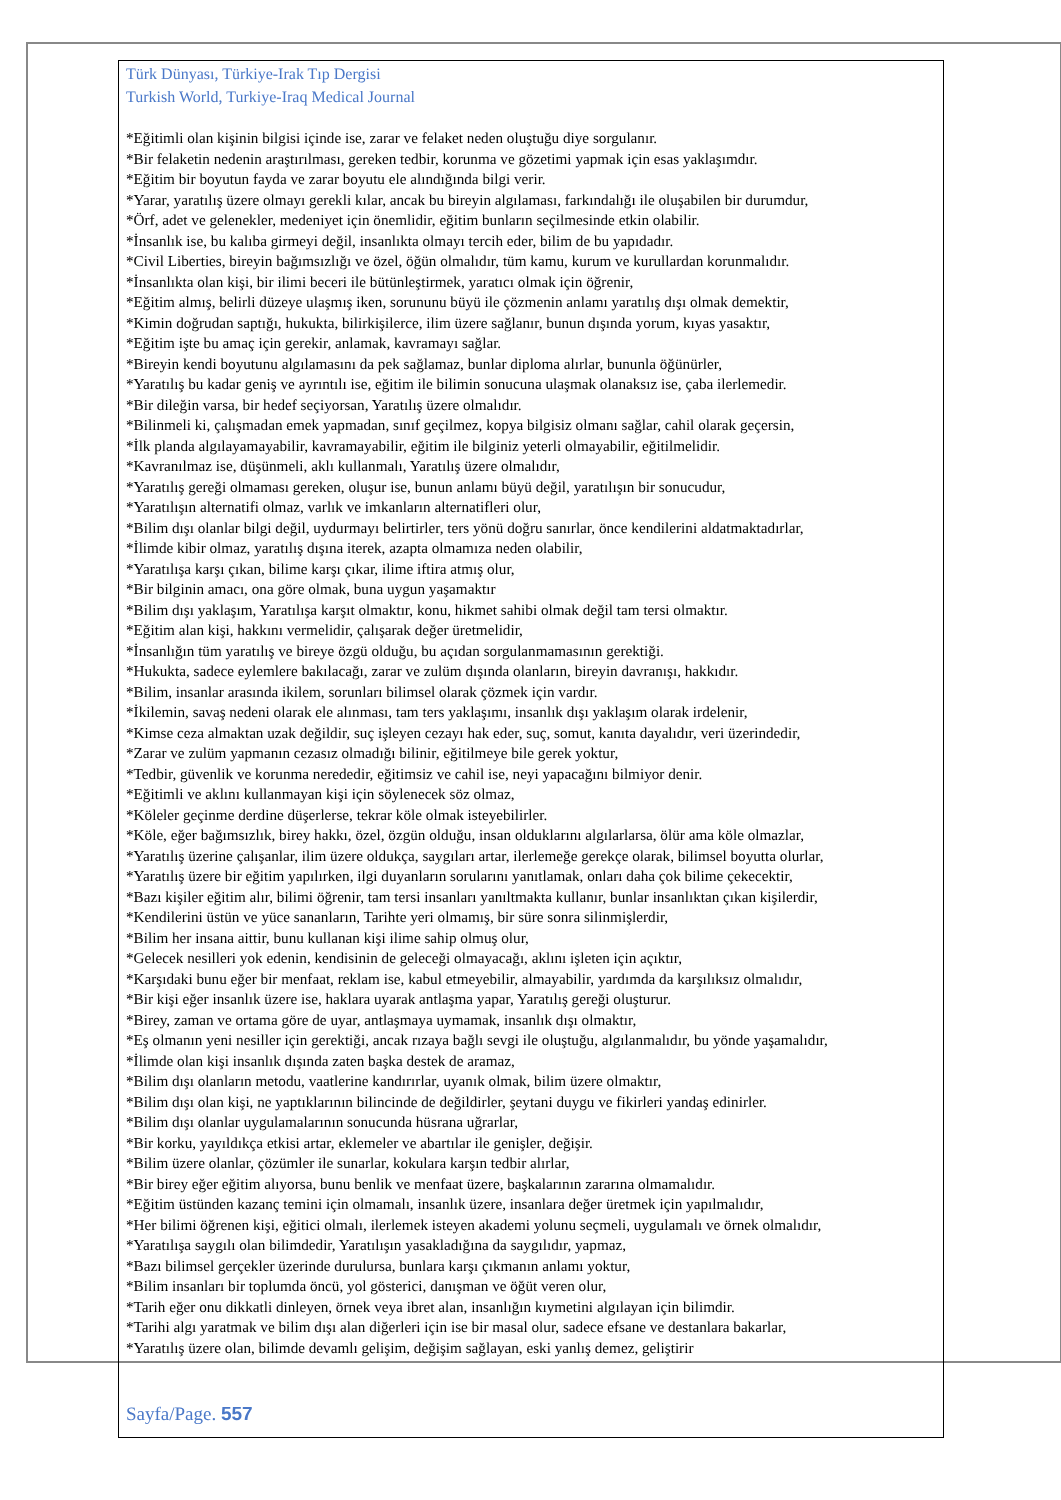Türk Dünyası, Türkiye-Irak Tıp Dergisi
Turkish World, Turkiye-Iraq Medical Journal
*Eğitimli olan kişinin bilgisi içinde ise, zarar ve felaket neden oluştuğu diye sorgulanır.
*Bir felaketin nedenin araştırılması, gereken tedbir, korunma ve gözetimi yapmak için esas yaklaşımdır.
*Eğitim bir boyutun fayda ve zarar boyutu ele alındığında bilgi verir.
*Yarar, yaratılış üzere olmayı gerekli kılar, ancak bu bireyin algılaması, farkındalığı ile oluşabilen bir durumdur,
*Örf, adet ve gelenekler, medeniyet için önemlidir, eğitim bunların seçilmesinde etkin olabilir.
*İnsanlık ise, bu kalıba girmeyi değil, insanlıkta olmayı tercih eder, bilim de bu yapıdadır.
*Civil Liberties, bireyin bağımsızlığı ve özel, öğün olmalıdır, tüm kamu, kurum ve kurullardan korunmalıdır.
*İnsanlıkta olan kişi, bir ilimi beceri ile bütünleştirmek, yaratıcı olmak için öğrenir,
*Eğitim almış, belirli düzeye ulaşmış iken, sorununu büyü ile çözmenin anlamı yaratılış dışı olmak demektir,
*Kimin doğrudan saptığı, hukukta, bilirkişilerce, ilim üzere sağlanır, bunun dışında yorum, kıyas yasaktır,
*Eğitim işte bu amaç için gerekir, anlamak, kavramayı sağlar.
*Bireyin kendi boyutunu algılamasını da pek sağlamaz, bunlar diploma alırlar, bununla öğünürler,
*Yaratılış bu kadar geniş ve ayrıntılı ise, eğitim ile bilimin sonucuna ulaşmak olanaksız ise, çaba ilerlemedir.
*Bir dileğin varsa, bir hedef seçiyorsan, Yaratılış üzere olmalıdır.
*Bilinmeli ki, çalışmadan emek yapmadan, sınıf geçilmez, kopya bilgisiz olmanı sağlar, cahil olarak geçersin,
*İlk planda algılayamayabilir, kavramayabilir, eğitim ile bilginiz yeterli olmayabilir, eğitilmelidir.
*Kavranılmaz ise, düşünmeli, aklı kullanmalı, Yaratılış üzere olmalıdır,
*Yaratılış gereği olmaması gereken, oluşur ise, bunun anlamı büyü değil, yaratılışın bir sonucudur,
*Yaratılışın alternatifi olmaz, varlık ve imkanların alternatifleri olur,
*Bilim dışı olanlar bilgi değil, uydurmayı belirtirler, ters yönü doğru sanırlar, önce kendilerini aldatmaktadırlar,
*İlimde kibir olmaz, yaratılış dışına iterek, azapta olmamıza neden olabilir,
*Yaratılışa karşı çıkan, bilime karşı çıkar, ilime iftira atmış olur,
*Bir bilginin amacı, ona göre olmak, buna uygun yaşamaktır
*Bilim dışı yaklaşım, Yaratılışa karşıt olmaktır, konu, hikmet sahibi olmak değil tam tersi olmaktır.
*Eğitim alan kişi, hakkını vermelidir, çalışarak değer üretmelidir,
*İnsanlığın tüm yaratılış ve bireye özgü olduğu, bu açıdan sorgulanmamasının gerektiği.
*Hukukta, sadece eylemlere bakılacağı, zarar ve zulüm dışında olanların, bireyin davranışı, hakkıdır.
*Bilim, insanlar arasında ikilem, sorunları bilimsel olarak çözmek için vardır.
*İkilemin, savaş nedeni olarak ele alınması, tam ters yaklaşımı, insanlık dışı yaklaşım olarak irdelenir,
*Kimse ceza almaktan uzak değildir, suç işleyen cezayı hak eder, suç, somut, kanıta dayalıdır, veri üzerindedir,
*Zarar ve zulüm yapmanın cezasız olmadığı bilinir, eğitilmeye bile gerek yoktur,
*Tedbir, güvenlik ve korunma nerededir, eğitimsiz ve cahil ise, neyi yapacağını bilmiyor denir.
*Eğitimli ve aklını kullanmayan kişi için söylenecek söz olmaz,
*Köleler geçinme derdine düşerlerse, tekrar köle olmak isteyebilirler.
*Köle, eğer bağımsızlık, birey hakkı, özel, özgün olduğu, insan olduklarını algılarlarsa, ölür ama köle olmazlar,
*Yaratılış üzerine çalışanlar, ilim üzere oldukça, saygıları artar, ilerlemeğe gerekçe olarak, bilimsel boyutta olurlar,
*Yaratılış üzere bir eğitim yapılırken, ilgi duyanların sorularını yanıtlamak, onları daha çok bilime çekecektir,
*Bazı kişiler eğitim alır, bilimi öğrenir, tam tersi insanları yanıltmakta kullanır, bunlar insanlıktan çıkan kişilerdir,
*Kendilerini üstün ve yüce sananların, Tarihte yeri olmamış, bir süre sonra silinmişlerdir,
*Bilim her insana aittir, bunu kullanan kişi ilime sahip olmuş olur,
*Gelecek nesilleri yok edenin, kendisinin de geleceği olmayacağı, aklını işleten için açıktır,
*Karşıdaki bunu eğer bir menfaat, reklam ise, kabul etmeyebilir, almayabilir, yardımda da karşılıksız olmalıdır,
*Bir kişi eğer insanlık üzere ise, haklara uyarak antlaşma yapar, Yaratılış gereği oluşturur.
*Birey, zaman ve ortama göre de uyar, antlaşmaya uymamak, insanlık dışı olmaktır,
*Eş olmanın yeni nesiller için gerektiği, ancak rızaya bağlı sevgi ile oluştuğu, algılanmalıdır, bu yönde yaşamalıdır,
*İlimde olan kişi insanlık dışında zaten başka destek de aramaz,
*Bilim dışı olanların metodu, vaatlerine kandırırlar, uyanık olmak, bilim üzere olmaktır,
*Bilim dışı olan kişi, ne yaptıklarının bilincinde de değildirler, şeytani duygu ve fikirleri yandaş edinirler.
*Bilim dışı olanlar uygulamalarının sonucunda hüsrana uğrarlar,
*Bir korku, yayıldıkça etkisi artar, eklemeler ve abartılar ile genişler, değişir.
*Bilim üzere olanlar, çözümler ile sunarlar, kokulara karşın tedbir alırlar,
*Bir birey eğer eğitim alıyorsa, bunu benlik ve menfaat üzere, başkalarının zararına olmamalıdır.
*Eğitim üstünden kazanç temini için olmamalı, insanlık üzere, insanlara değer üretmek için yapılmalıdır,
*Her bilimi öğrenen kişi, eğitici olmalı, ilerlemek isteyen akademi yolunu seçmeli, uygulamalı ve örnek olmalıdır,
*Yaratılışa saygılı olan bilimdedir, Yaratılışın yasakladığına da saygılıdır, yapmaz,
*Bazı bilimsel gerçekler üzerinde durulursa, bunlara karşı çıkmanın anlamı yoktur,
*Bilim insanları bir toplumda öncü, yol gösterici, danışman ve öğüt veren olur,
*Tarih eğer onu dikkatli dinleyen, örnek veya ibret alan, insanlığın kıymetini algılayan için bilimdir.
*Tarihi algı yaratmak ve bilim dışı alan diğerleri için ise bir masal olur, sadece efsane ve destanlara bakarlar,
*Yaratılış üzere olan, bilimde devamlı gelişim, değişim sağlayan, eski yanlış demez, geliştirir
Sayfa/Page. 557